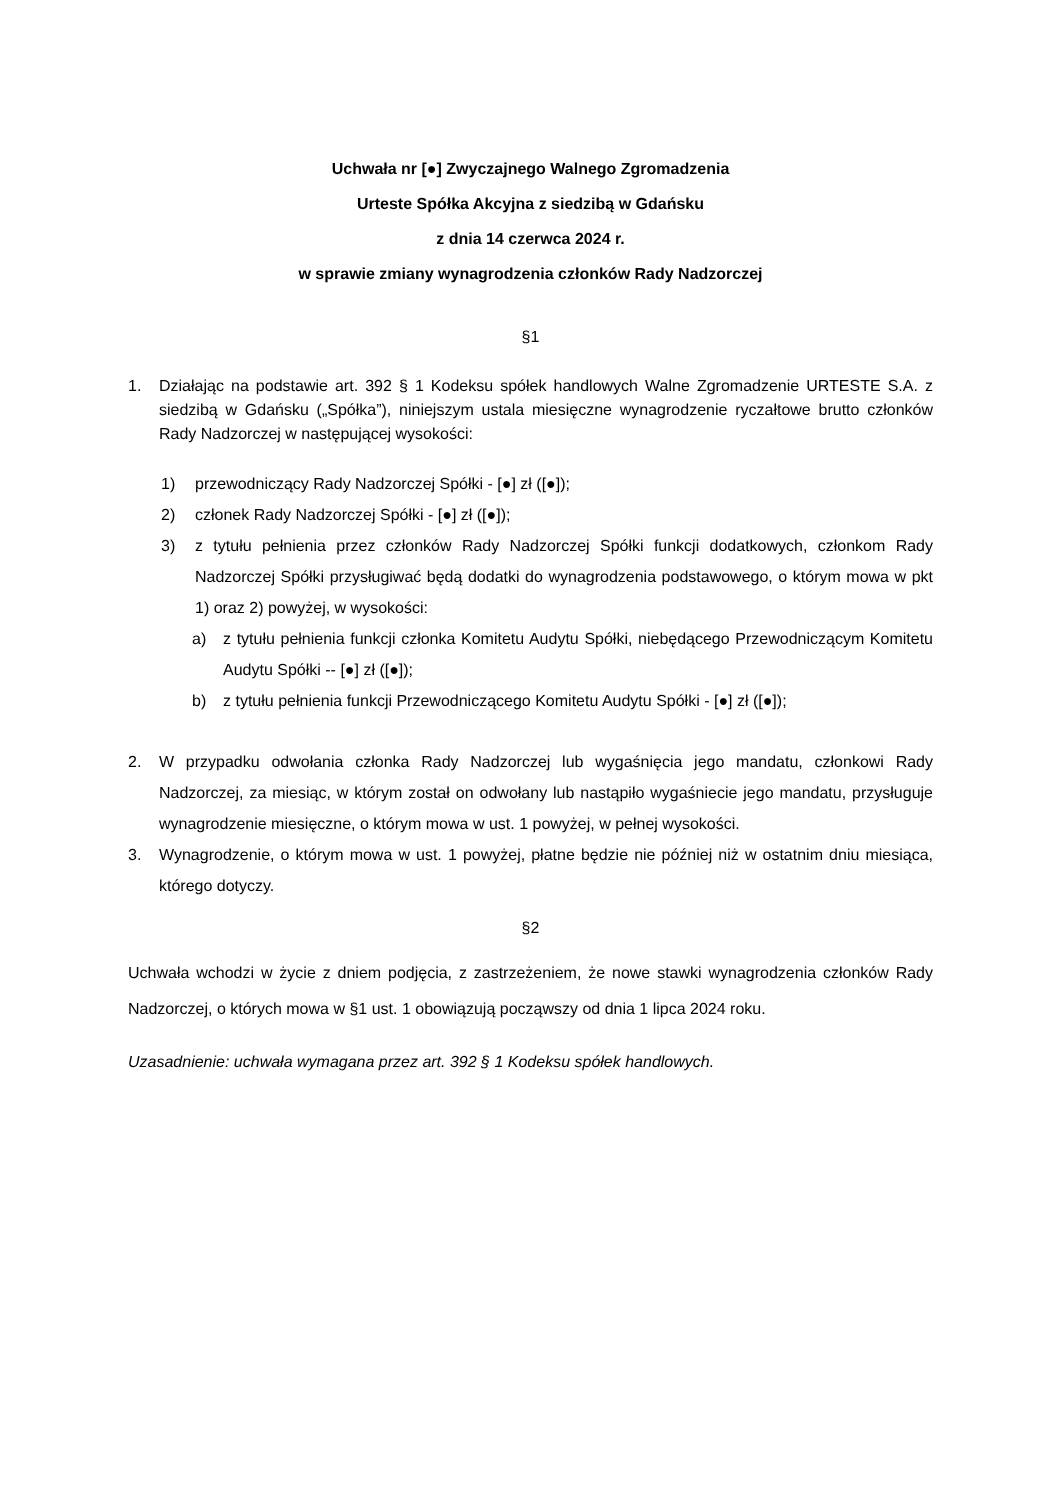Uchwała nr [●] Zwyczajnego Walnego Zgromadzenia
Urteste Spółka Akcyjna z siedzibą w Gdańsku
z dnia 14 czerwca 2024 r.
w sprawie zmiany wynagrodzenia członków Rady Nadzorczej
§1
1. Działając na podstawie art. 392 § 1 Kodeksu spółek handlowych Walne Zgromadzenie URTESTE S.A. z siedzibą w Gdańsku („Spółka”), niniejszym ustala miesięczne wynagrodzenie ryczałtowe brutto członków Rady Nadzorczej w następującej wysokości:
1) przewodniczący Rady Nadzorczej Spółki - [●] zł ([●]);
2) członek Rady Nadzorczej Spółki - [●] zł ([●]);
3) z tytułu pełnienia przez członków Rady Nadzorczej Spółki funkcji dodatkowych, członkom Rady Nadzorczej Spółki przysługiwać będą dodatki do wynagrodzenia podstawowego, o którym mowa w pkt 1) oraz 2) powyżej, w wysokości:
a) z tytułu pełnienia funkcji członka Komitetu Audytu Spółki, niebędącego Przewodniczącym Komitetu Audytu Spółki -- [●] zł ([●]);
b) z tytułu pełnienia funkcji Przewodniczącego Komitetu Audytu Spółki - [●] zł ([●]);
2. W przypadku odwołania członka Rady Nadzorczej lub wygaśnięcia jego mandatu, członkowi Rady Nadzorczej, za miesiąc, w którym został on odwołany lub nastąpiło wygaśniecie jego mandatu, przysługuje wynagrodzenie miesięczne, o którym mowa w ust. 1 powyżej, w pełnej wysokości.
3. Wynagrodzenie, o którym mowa w ust. 1 powyżej, płatne będzie nie później niż w ostatnim dniu miesiąca, którego dotyczy.
§2
Uchwała wchodzi w życie z dniem podjęcia, z zastrzeżeniem, że nowe stawki wynagrodzenia członków Rady Nadzorczej, o których mowa w §1 ust. 1 obowiązują począwszy od dnia 1 lipca 2024 roku.
Uzasadnienie: uchwała wymagana przez art. 392 § 1 Kodeksu spółek handlowych.